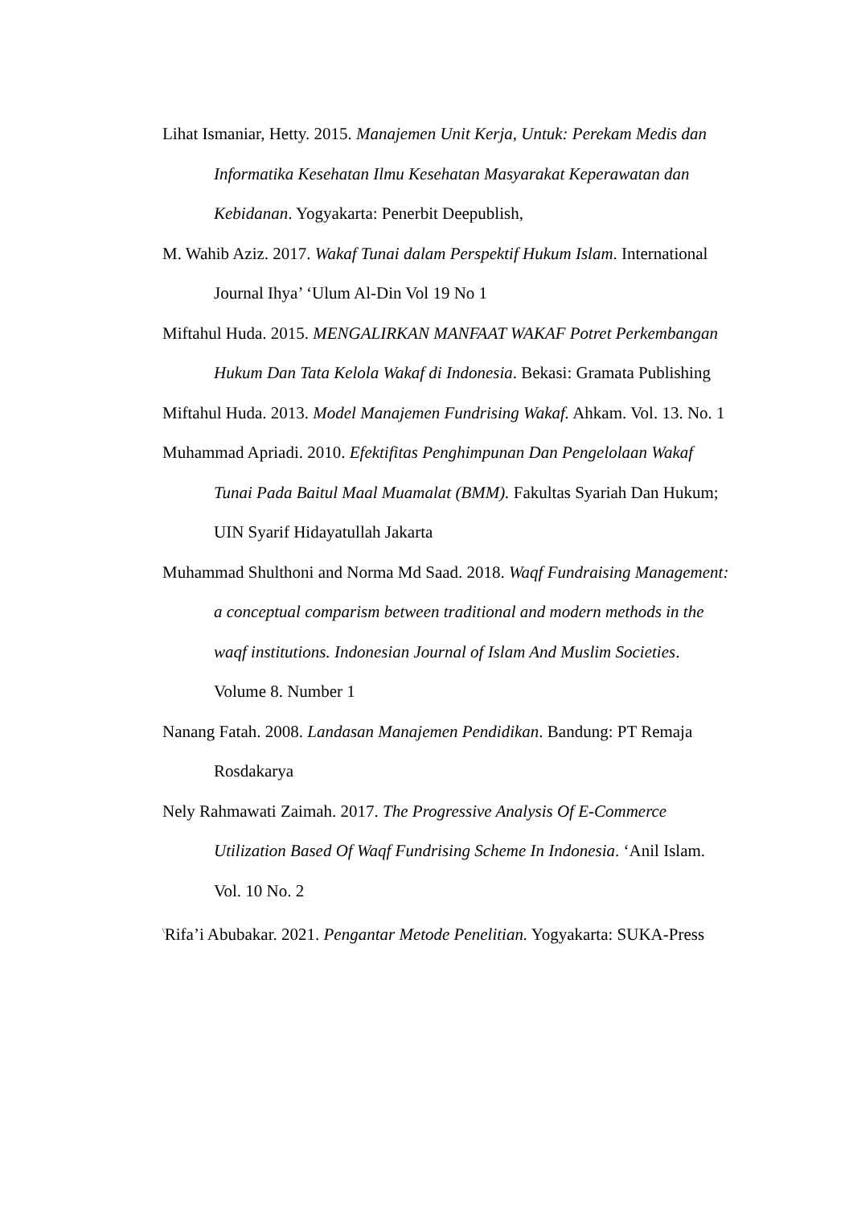Lihat Ismaniar, Hetty. 2015. Manajemen Unit Kerja, Untuk: Perekam Medis dan Informatika Kesehatan Ilmu Kesehatan Masyarakat Keperawatan dan Kebidanan. Yogyakarta: Penerbit Deepublish,
M. Wahib Aziz. 2017. Wakaf Tunai dalam Perspektif Hukum Islam. International Journal Ihya’ ‘Ulum Al-Din Vol 19 No 1
Miftahul Huda. 2015. MENGALIRKAN MANFAAT WAKAF Potret Perkembangan Hukum Dan Tata Kelola Wakaf di Indonesia. Bekasi: Gramata Publishing
Miftahul Huda. 2013. Model Manajemen Fundrising Wakaf. Ahkam. Vol. 13. No. 1
Muhammad Apriadi. 2010. Efektifitas Penghimpunan Dan Pengelolaan Wakaf Tunai Pada Baitul Maal Muamalat (BMM). Fakultas Syariah Dan Hukum; UIN Syarif Hidayatullah Jakarta
Muhammad Shulthoni and Norma Md Saad. 2018. Waqf Fundraising Management: a conceptual comparism between traditional and modern methods in the waqf institutions. Indonesian Journal of Islam And Muslim Societies. Volume 8. Number 1
Nanang Fatah. 2008. Landasan Manajemen Pendidikan. Bandung: PT Remaja Rosdakarya
Nely Rahmawati Zaimah. 2017. The Progressive Analysis Of E-Commerce Utilization Based Of Waqf Fundrising Scheme In Indonesia. ‘Anil Islam. Vol. 10 No. 2
<sup>\</sup>Rifa’i Abubakar. 2021. Pengantar Metode Penelitian. Yogyakarta: SUKA-Press